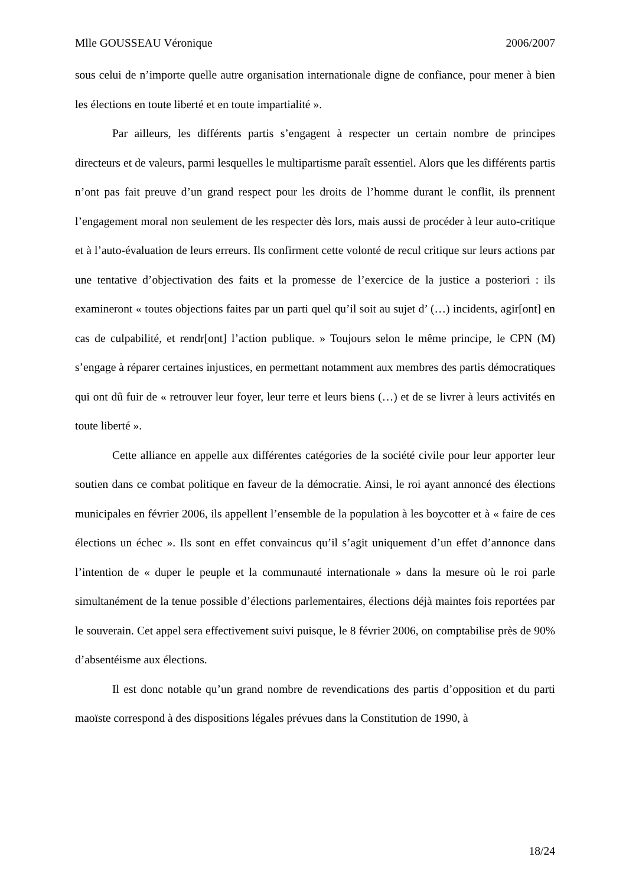Mlle GOUSSEAU Véronique 2006/2007
sous celui de n’importe quelle autre organisation internationale digne de confiance, pour mener à bien les élections en toute liberté et en toute impartialité ».
Par ailleurs, les différents partis s’engagent à respecter un certain nombre de principes directeurs et de valeurs, parmi lesquelles le multipartisme paraît essentiel. Alors que les différents partis n’ont pas fait preuve d’un grand respect pour les droits de l’homme durant le conflit, ils prennent l’engagement moral non seulement de les respecter dès lors, mais aussi de procéder à leur auto-critique et à l’auto-évaluation de leurs erreurs. Ils confirment cette volonté de recul critique sur leurs actions par une tentative d’objectivation des faits et la promesse de l’exercice de la justice a posteriori : ils examineront « toutes objections faites par un parti quel qu’il soit au sujet d’ (…) incidents, agir[ont] en cas de culpabilité, et rendr[ont] l’action publique. » Toujours selon le même principe, le CPN (M) s’engage à réparer certaines injustices, en permettant notamment aux membres des partis démocratiques qui ont dû fuir de « retrouver leur foyer, leur terre et leurs biens (…) et de se livrer à leurs activités en toute liberté ».
Cette alliance en appelle aux différentes catégories de la société civile pour leur apporter leur soutien dans ce combat politique en faveur de la démocratie. Ainsi, le roi ayant annoncé des élections municipales en février 2006, ils appellent l’ensemble de la population à les boycotter et à « faire de ces élections un échec ». Ils sont en effet convaincus qu’il s’agit uniquement d’un effet d’annonce dans l’intention de « duper le peuple et la communauté internationale » dans la mesure où le roi parle simultanément de la tenue possible d’élections parlementaires, élections déjà maintes fois reportées par le souverain. Cet appel sera effectivement suivi puisque, le 8 février 2006, on comptabilise près de 90% d’absentéisme aux élections.
Il est donc notable qu’un grand nombre de revendications des partis d’opposition et du parti maoïste correspond à des dispositions légales prévues dans la Constitution de 1990, à
18/24